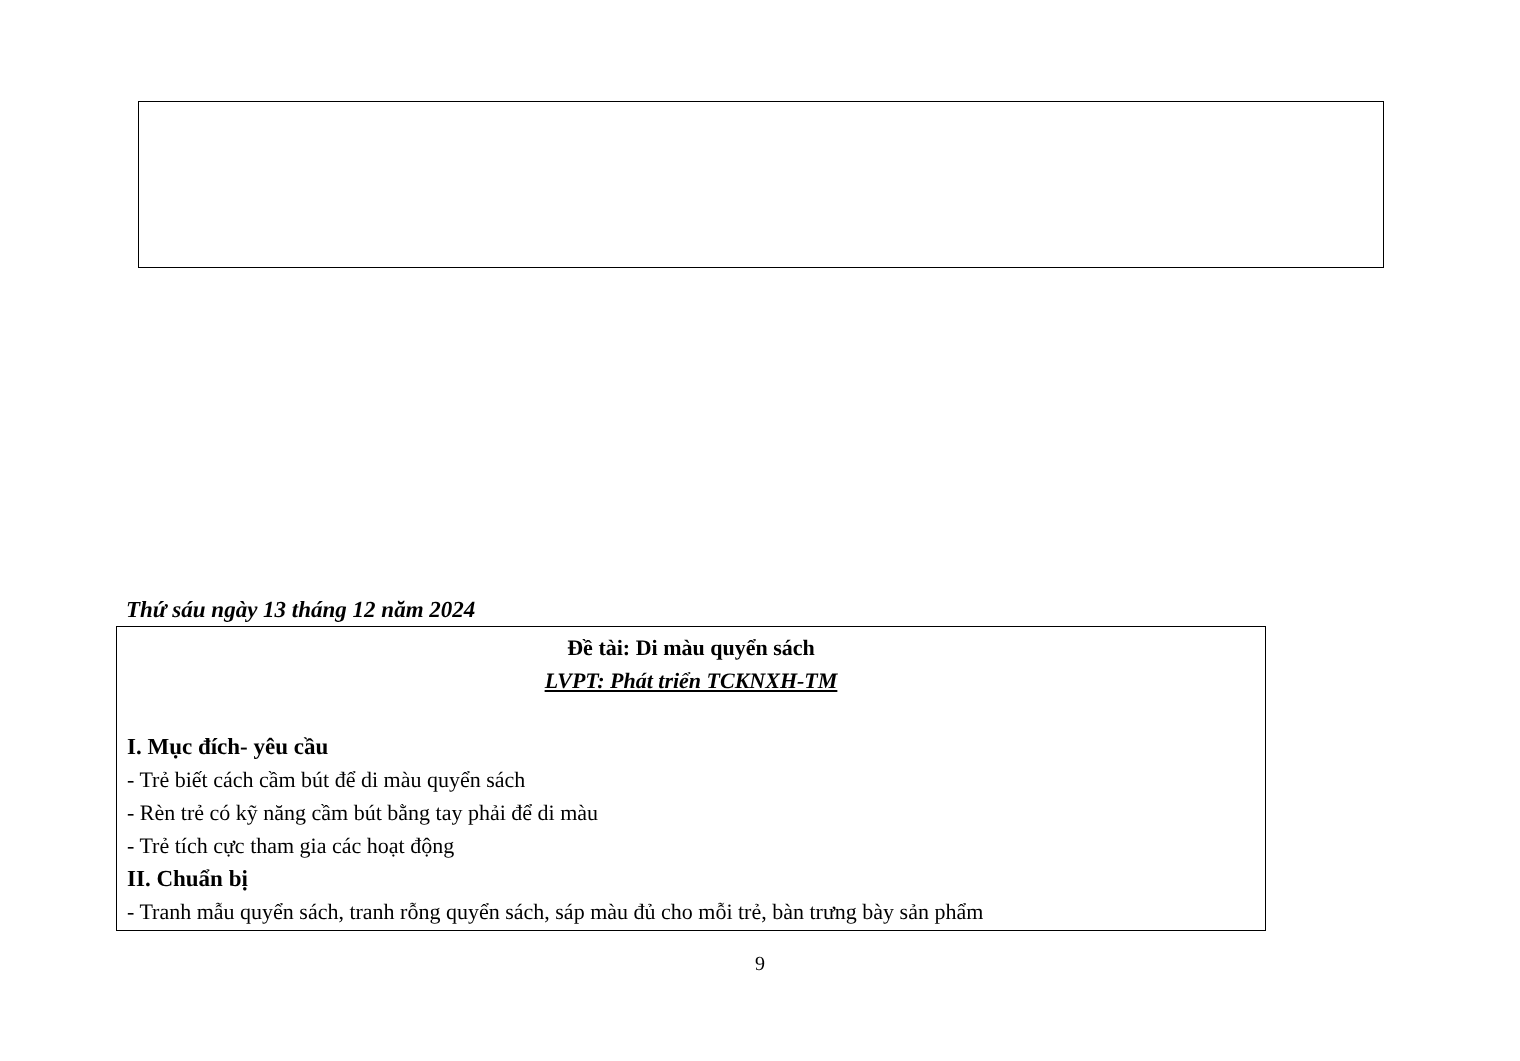Thứ sáu ngày 13 tháng 12 năm 2024
Đề tài: Di màu quyển sách
LVPT: Phát triển TCKNXH-TM
I. Mục đích- yêu cầu
- Trẻ biết cách cầm bút để di màu quyển sách
- Rèn trẻ có kỹ năng cầm bút bằng tay phải để di màu
- Trẻ tích cực tham gia các hoạt động
II. Chuẩn bị
- Tranh mẫu quyển sách, tranh rỗng quyển sách, sáp màu đủ cho mỗi trẻ, bàn trưng bày sản phẩm
9